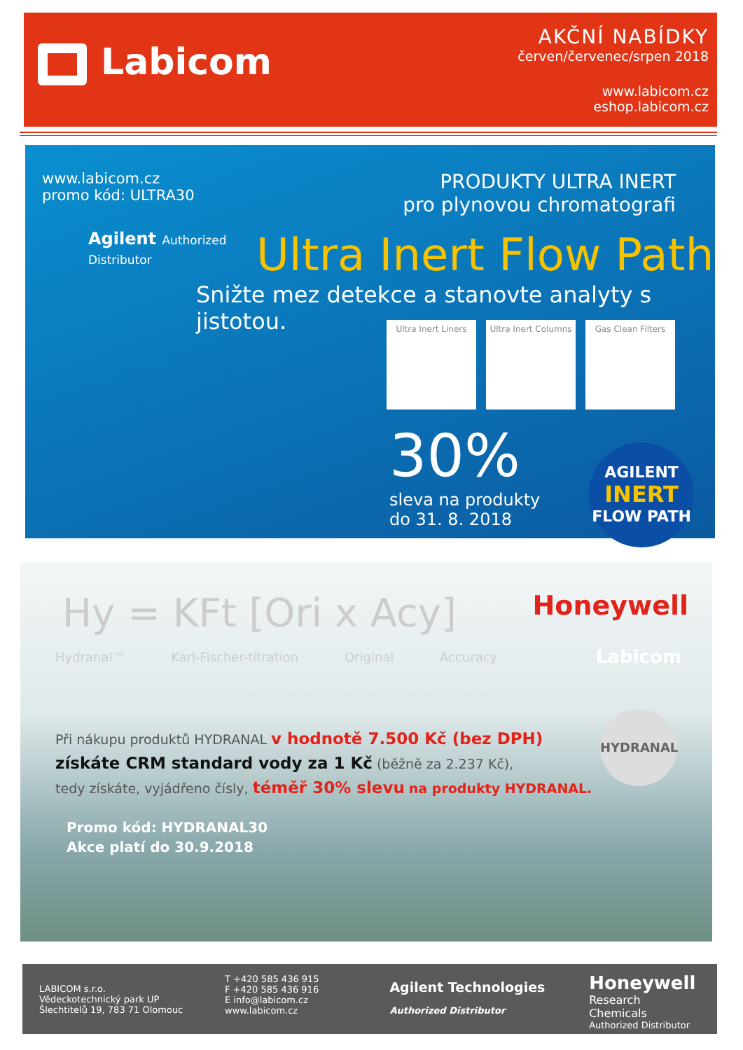Labicom
AKČNÍ NABÍDKY
červen/červenec/srpen 2018
www.labicom.cz
eshop.labicom.cz
www.labicom.cz
promo kód: ULTRA30
Agilent Authorized
Distributor
PRODUKTY ULTRA INERT
pro plynovou chromatografi
Ultra Inert Flow Path
Snižte mez detekce a stanovte analyty s jistotou.
Ultra Inert Liners
Ultra Inert Columns
Gas Clean Filters
30%
sleva na produkty
do 31. 8. 2018
AGILENT
INERT
FLOW PATH
Hy = KFt [Ori x Acy]
Hydranal™ Karl-Fischer-titration Original Accuracy
Honeywell
Labicom
HYDRANAL
Při nákupu produktů HYDRANAL v hodnotě 7.500 Kč (bez DPH)
získáte CRM standard vody za 1 Kč (běžně za 2.237 Kč),
tedy získáte, vyjádřeno čísly, téměř 30% slevu na produkty HYDRANAL.
Promo kód: HYDRANAL30
Akce platí do 30.9.2018
LABICOM s.r.o.
Vědeckotechnický park UP
Šlechtitelů 19, 783 71 Olomouc
T +420 585 436 915
F +420 585 436 916
E info@labicom.cz
www.labicom.cz
Agilent Technologies
Authorized Distributor
Honeywell
Research Chemicals
Authorized Distributor